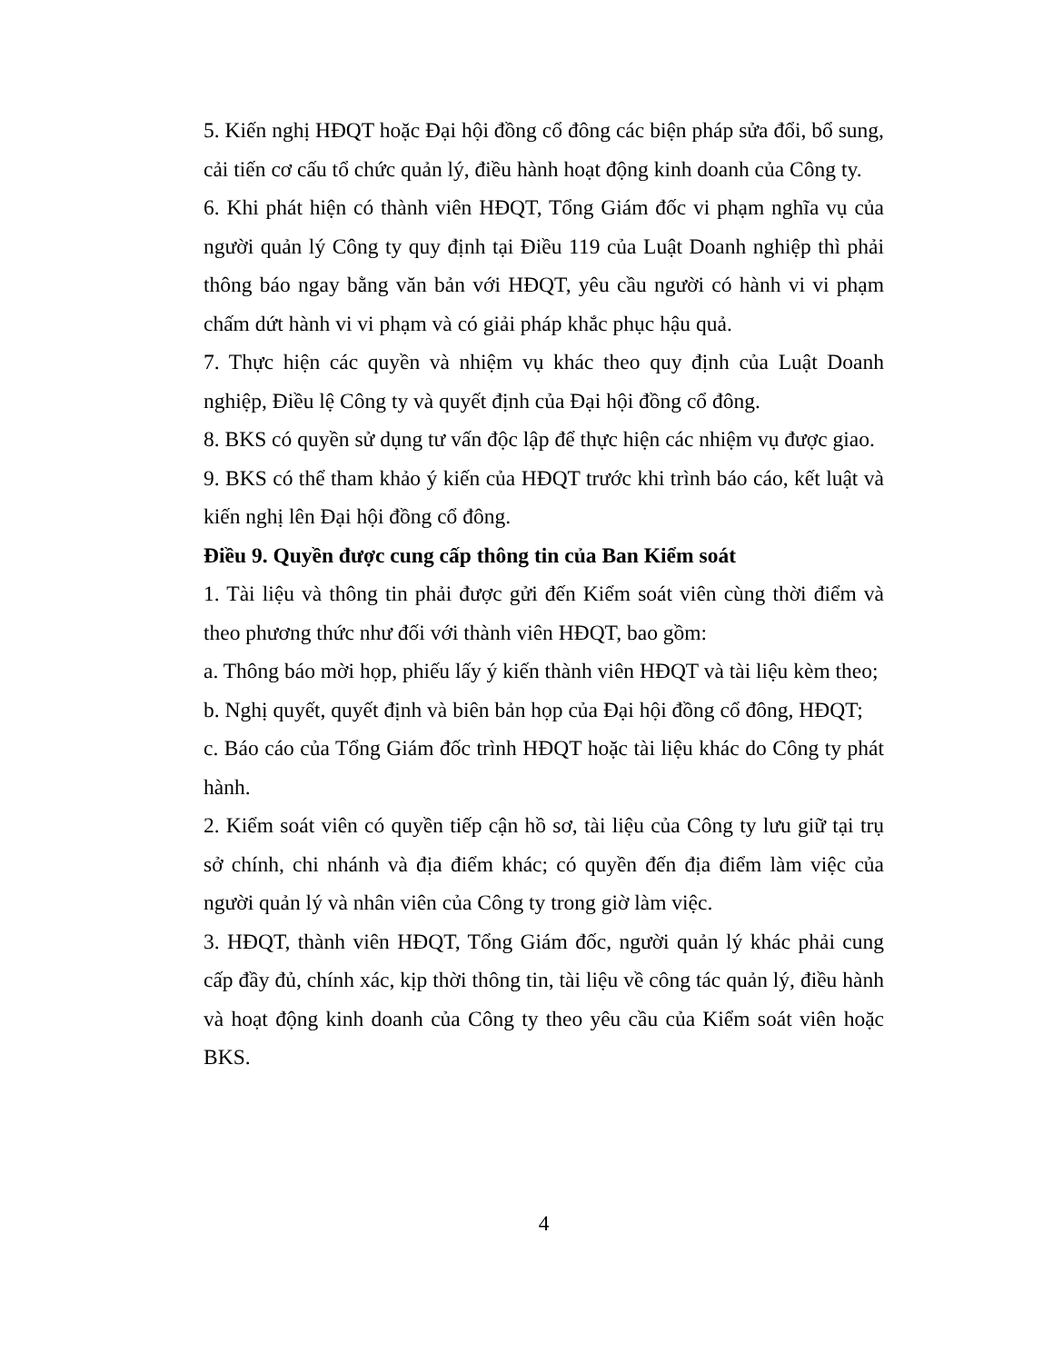5. Kiến nghị HĐQT hoặc Đại hội đồng cổ đông các biện pháp sửa đổi, bổ sung, cải tiến cơ cấu tổ chức quản lý, điều hành hoạt động kinh doanh của Công ty.
6. Khi phát hiện có thành viên HĐQT, Tổng Giám đốc vi phạm nghĩa vụ của người quản lý Công ty quy định tại Điều 119 của Luật Doanh nghiệp thì phải thông báo ngay bằng văn bản với HĐQT, yêu cầu người có hành vi vi phạm chấm dứt hành vi vi phạm và có giải pháp khắc phục hậu quả.
7. Thực hiện các quyền và nhiệm vụ khác theo quy định của Luật Doanh nghiệp, Điều lệ Công ty và quyết định của Đại hội đồng cổ đông.
8. BKS có quyền sử dụng tư vấn độc lập để thực hiện các nhiệm vụ được giao.
9. BKS có thể tham khảo ý kiến của HĐQT trước khi trình báo cáo, kết luật và kiến nghị lên Đại hội đồng cổ đông.
Điều 9. Quyền được cung cấp thông tin của Ban Kiểm soát
1. Tài liệu và thông tin phải được gửi đến Kiểm soát viên cùng thời điểm và theo phương thức như đối với thành viên HĐQT, bao gồm:
a. Thông báo mời họp, phiếu lấy ý kiến thành viên HĐQT và tài liệu kèm theo;
b. Nghị quyết, quyết định và biên bản họp của Đại hội đồng cổ đông, HĐQT;
c. Báo cáo của Tổng Giám đốc trình HĐQT hoặc tài liệu khác do Công ty phát hành.
2. Kiểm soát viên có quyền tiếp cận hồ sơ, tài liệu của Công ty lưu giữ tại trụ sở chính, chi nhánh và địa điểm khác; có quyền đến địa điểm làm việc của người quản lý và nhân viên của Công ty trong giờ làm việc.
3. HĐQT, thành viên HĐQT, Tổng Giám đốc, người quản lý khác phải cung cấp đầy đủ, chính xác, kịp thời thông tin, tài liệu về công tác quản lý, điều hành và hoạt động kinh doanh của Công ty theo yêu cầu của Kiểm soát viên hoặc BKS.
4